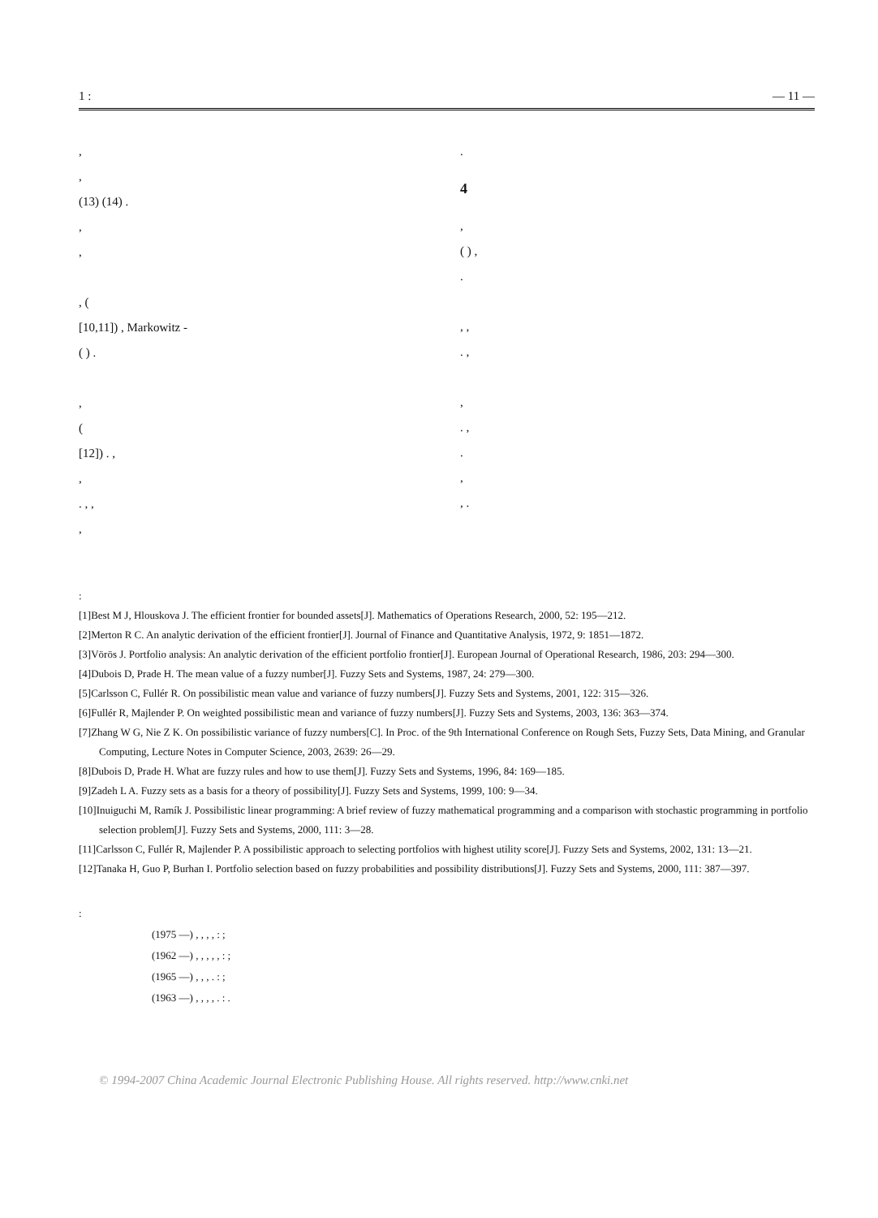1 : — 11 —
,
,
(13) (14) .
,
,
, (
[10,11]) , Markowitz -
( ) .
,
(
[12]) . ,
,
. , ,
,
.
4
,
( ) ,
.
, ,
. ,
,
. ,
.
,
, .
:
[1]Best M J, Hlouskova J. The efficient frontier for bounded assets[J]. Mathematics of Operations Research, 2000, 52: 195—212.
[2]Merton R C. An analytic derivation of the efficient frontier[J]. Journal of Finance and Quantitative Analysis, 1972, 9: 1851—1872.
[3]Vörös J. Portfolio analysis: An analytic derivation of the efficient portfolio frontier[J]. European Journal of Operational Research, 1986, 203: 294—300.
[4]Dubois D, Prade H. The mean value of a fuzzy number[J]. Fuzzy Sets and Systems, 1987, 24: 279—300.
[5]Carlsson C, Fullér R. On possibilistic mean value and variance of fuzzy numbers[J]. Fuzzy Sets and Systems, 2001, 122: 315—326.
[6]Fullér R, Majlender P. On weighted possibilistic mean and variance of fuzzy numbers[J]. Fuzzy Sets and Systems, 2003, 136: 363—374.
[7]Zhang W G, Nie Z K. On possibilistic variance of fuzzy numbers[C]. In Proc. of the 9th International Conference on Rough Sets, Fuzzy Sets, Data Mining, and Granular Computing, Lecture Notes in Computer Science, 2003, 2639: 26—29.
[8]Dubois D, Prade H. What are fuzzy rules and how to use them[J]. Fuzzy Sets and Systems, 1996, 84: 169—185.
[9]Zadeh L A. Fuzzy sets as a basis for a theory of possibility[J]. Fuzzy Sets and Systems, 1999, 100: 9—34.
[10]Inuiguchi M, Ramík J. Possibilistic linear programming: A brief review of fuzzy mathematical programming and a comparison with stochastic programming in portfolio selection problem[J]. Fuzzy Sets and Systems, 2000, 111: 3—28.
[11]Carlsson C, Fullér R, Majlender P. A possibilistic approach to selecting portfolios with highest utility score[J]. Fuzzy Sets and Systems, 2002, 131: 13—21.
[12]Tanaka H, Guo P, Burhan I. Portfolio selection based on fuzzy probabilities and possibility distributions[J]. Fuzzy Sets and Systems, 2000, 111: 387—397.
:
(1975 —) , , , , : ;
(1962 —) , , , , , : ;
(1965 —) , , , . : ;
(1963 —) , , , , . : .
© 1994-2007 China Academic Journal Electronic Publishing House. All rights reserved. http://www.cnki.net